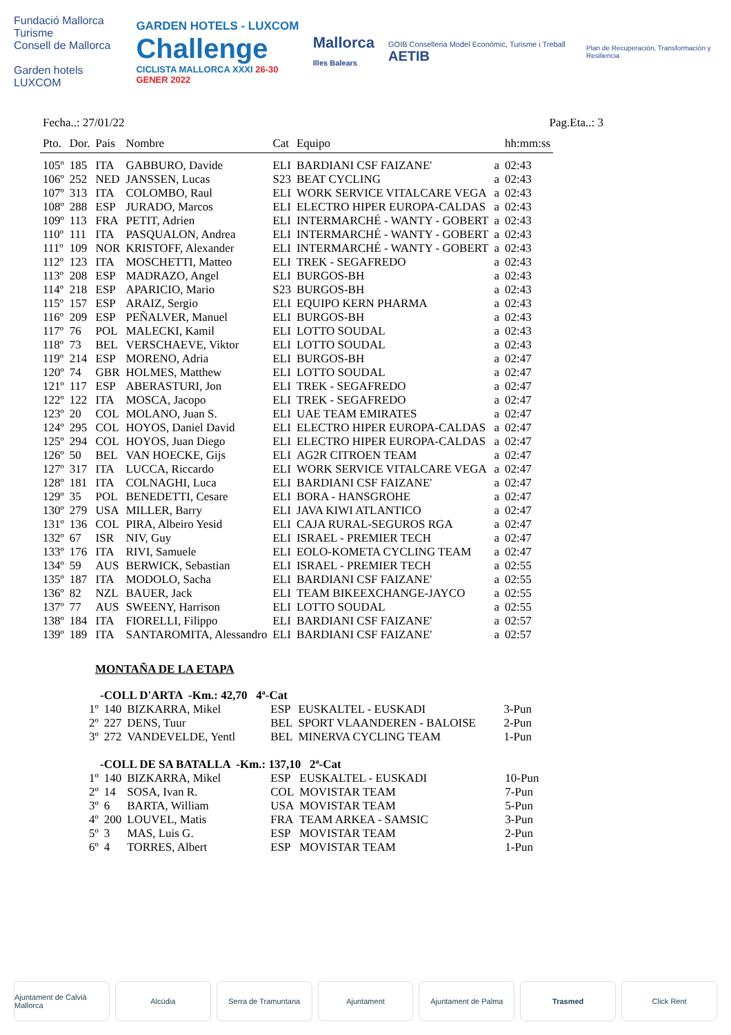Fundació Mallorca Turisme
Consell de Mallorca
Garden hotels LUXCOM
GARDEN HOTELS - LUXCOM
Challenge
CICLISTA MALLORCA XXXI 26-30 GENER 2022
Mallorca
Illes Balears
GOIB Conselleria Model Econòmic, Turisme i Treball AETIB
Plan de Recuperación, Transformación y Resiliencia
Fecha..: 27/01/22 Pag.Eta..: 3
| Pto. | Dor. | Pais | Nombre | Cat | Equipo | | hh:mm:ss |
| --- | --- | --- | --- | --- | --- | --- | --- |
| 105º | 185 | ITA | GABBURO, Davide | ELI | BARDIANI CSF FAIZANE' | a | 02:43 |
| 106º | 252 | NED | JANSSEN, Lucas | S23 | BEAT CYCLING | a | 02:43 |
| 107º | 313 | ITA | COLOMBO, Raul | ELI | WORK SERVICE VITALCARE VEGA | a | 02:43 |
| 108º | 288 | ESP | JURADO, Marcos | ELI | ELECTRO HIPER EUROPA-CALDAS | a | 02:43 |
| 109º | 113 | FRA | PETIT, Adrien | ELI | INTERMARCHÉ - WANTY - GOBERT | a | 02:43 |
| 110º | 111 | ITA | PASQUALON, Andrea | ELI | INTERMARCHÉ - WANTY - GOBERT | a | 02:43 |
| 111º | 109 | NOR | KRISTOFF, Alexander | ELI | INTERMARCHÉ - WANTY - GOBERT | a | 02:43 |
| 112º | 123 | ITA | MOSCHETTI, Matteo | ELI | TREK - SEGAFREDO | a | 02:43 |
| 113º | 208 | ESP | MADRAZO, Angel | ELI | BURGOS-BH | a | 02:43 |
| 114º | 218 | ESP | APARICIO, Mario | S23 | BURGOS-BH | a | 02:43 |
| 115º | 157 | ESP | ARAIZ, Sergio | ELI | EQUIPO KERN PHARMA | a | 02:43 |
| 116º | 209 | ESP | PEÑALVER, Manuel | ELI | BURGOS-BH | a | 02:43 |
| 117º | 76 | POL | MALECKI, Kamil | ELI | LOTTO SOUDAL | a | 02:43 |
| 118º | 73 | BEL | VERSCHAEVE, Viktor | ELI | LOTTO SOUDAL | a | 02:43 |
| 119º | 214 | ESP | MORENO, Adria | ELI | BURGOS-BH | a | 02:47 |
| 120º | 74 | GBR | HOLMES, Matthew | ELI | LOTTO SOUDAL | a | 02:47 |
| 121º | 117 | ESP | ABERASTURI, Jon | ELI | TREK - SEGAFREDO | a | 02:47 |
| 122º | 122 | ITA | MOSCA, Jacopo | ELI | TREK - SEGAFREDO | a | 02:47 |
| 123º | 20 | COL | MOLANO, Juan S. | ELI | UAE TEAM EMIRATES | a | 02:47 |
| 124º | 295 | COL | HOYOS, Daniel David | ELI | ELECTRO HIPER EUROPA-CALDAS | a | 02:47 |
| 125º | 294 | COL | HOYOS, Juan Diego | ELI | ELECTRO HIPER EUROPA-CALDAS | a | 02:47 |
| 126º | 50 | BEL | VAN HOECKE, Gijs | ELI | AG2R CITROEN TEAM | a | 02:47 |
| 127º | 317 | ITA | LUCCA, Riccardo | ELI | WORK SERVICE VITALCARE VEGA | a | 02:47 |
| 128º | 181 | ITA | COLNAGHI, Luca | ELI | BARDIANI CSF FAIZANE' | a | 02:47 |
| 129º | 35 | POL | BENEDETTI, Cesare | ELI | BORA - HANSGROHE | a | 02:47 |
| 130º | 279 | USA | MILLER, Barry | ELI | JAVA KIWI ATLANTICO | a | 02:47 |
| 131º | 136 | COL | PIRA, Albeiro Yesid | ELI | CAJA RURAL-SEGUROS RGA | a | 02:47 |
| 132º | 67 | ISR | NIV, Guy | ELI | ISRAEL - PREMIER TECH | a | 02:47 |
| 133º | 176 | ITA | RIVI, Samuele | ELI | EOLO-KOMETA CYCLING TEAM | a | 02:47 |
| 134º | 59 | AUS | BERWICK, Sebastian | ELI | ISRAEL - PREMIER TECH | a | 02:55 |
| 135º | 187 | ITA | MODOLO, Sacha | ELI | BARDIANI CSF FAIZANE' | a | 02:55 |
| 136º | 82 | NZL | BAUER, Jack | ELI | TEAM BIKEEXCHANGE-JAYCO | a | 02:55 |
| 137º | 77 | AUS | SWEENY, Harrison | ELI | LOTTO SOUDAL | a | 02:55 |
| 138º | 184 | ITA | FIORELLI, Filippo | ELI | BARDIANI CSF FAIZANE' | a | 02:57 |
| 139º | 189 | ITA | SANTAROMITA, Alessandro | ELI | BARDIANI CSF FAIZANE' | a | 02:57 |
MONTAÑA DE LA ETAPA
-COLL D'ARTA -Km.: 42,70 4ª-Cat
| 1º | 140 | BIZKARRA, Mikel | ESP | EUSKALTEL - EUSKADI | 3-Pun |
| 2º | 227 | DENS, Tuur | BEL | SPORT VLAANDEREN - BALOISE | 2-Pun |
| 3º | 272 | VANDEVELDE, Yentl | BEL | MINERVA CYCLING TEAM | 1-Pun |
-COLL DE SA BATALLA -Km.: 137,10 2ª-Cat
| 1º | 140 | BIZKARRA, Mikel | ESP | EUSKALTEL - EUSKADI | 10-Pun |
| 2º | 14 | SOSA, Ivan R. | COL | MOVISTAR TEAM | 7-Pun |
| 3º | 6 | BARTA, William | USA | MOVISTAR TEAM | 5-Pun |
| 4º | 200 | LOUVEL, Matis | FRA | TEAM ARKEA - SAMSIC | 3-Pun |
| 5º | 3 | MAS, Luis G. | ESP | MOVISTAR TEAM | 2-Pun |
| 6º | 4 | TORRES, Albert | ESP | MOVISTAR TEAM | 1-Pun |
Ajuntament de Calvià Mallorca Alcúdia Serra de Tramuntana Ajuntament Ajuntament de Palma Trasmed Click Rent